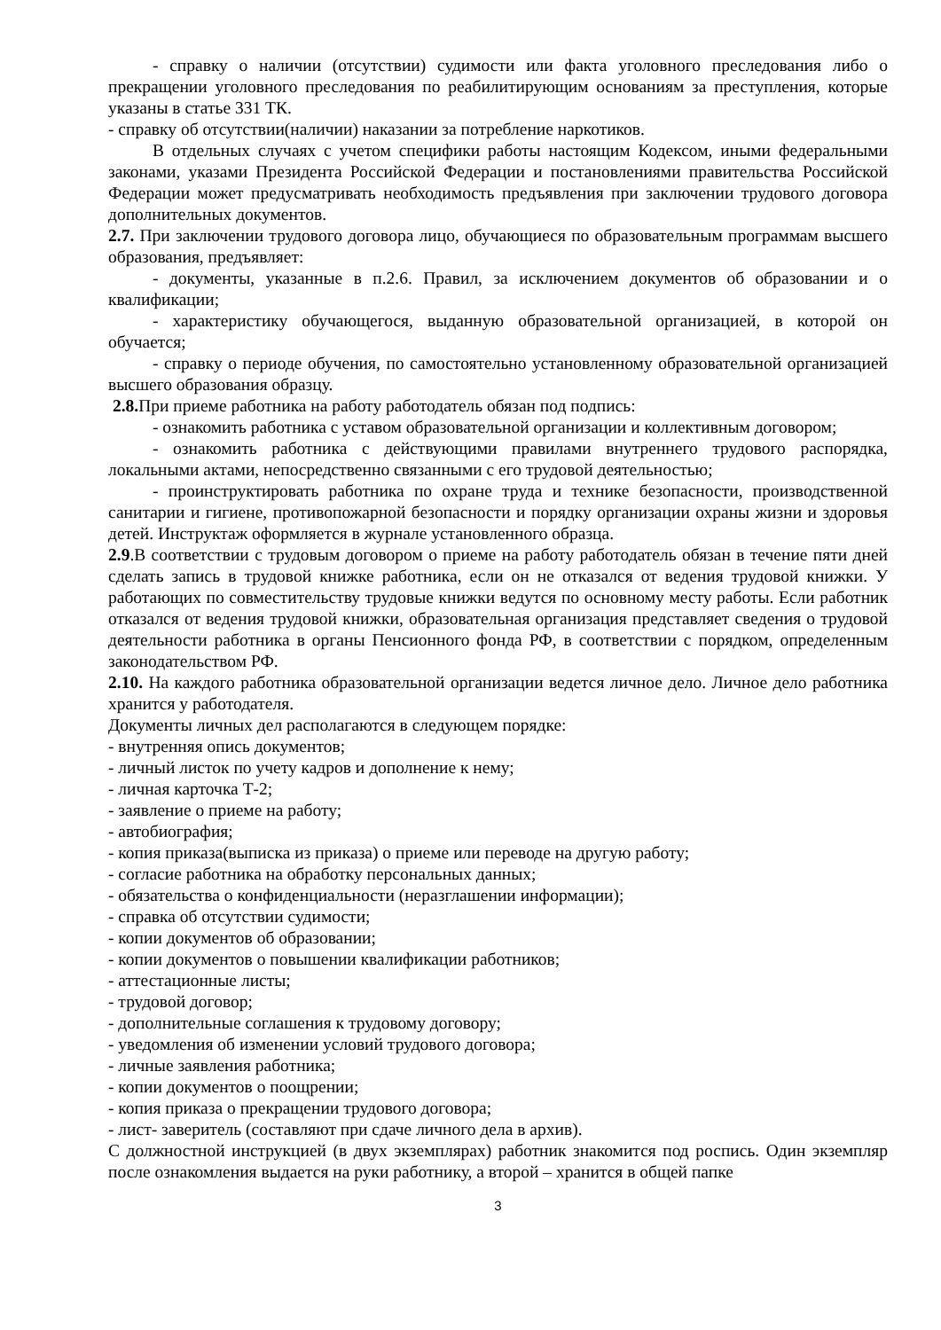- справку о наличии (отсутствии) судимости или факта уголовного преследования либо о прекращении уголовного преследования по реабилитирующим основаниям за преступления, которые указаны в статье 331 ТК.
- справку об отсутствии(наличии) наказании за потребление наркотиков.
В отдельных случаях с учетом специфики работы настоящим Кодексом, иными федеральными законами, указами Президента Российской Федерации и постановлениями правительства Российской Федерации может предусматривать необходимость предъявления при заключении трудового договора дополнительных документов.
2.7. При заключении трудового договора лицо, обучающиеся по образовательным программам высшего образования, предъявляет:
- документы, указанные в п.2.6. Правил, за исключением документов об образовании и о квалификации;
- характеристику обучающегося, выданную образовательной организацией, в которой он обучается;
- справку о периоде обучения, по самостоятельно установленному образовательной организацией высшего образования образцу.
2.8. При приеме работника на работу работодатель обязан под подпись:
- ознакомить работника с уставом образовательной организации и коллективным договором;
- ознакомить работника с действующими правилами внутреннего трудового распорядка, локальными актами, непосредственно связанными с его трудовой деятельностью;
- проинструктировать работника по охране труда и технике безопасности, производственной санитарии и гигиене, противопожарной безопасности и порядку организации охраны жизни и здоровья детей. Инструктаж оформляется в журнале установленного образца.
2.9.В соответствии с трудовым договором о приеме на работу работодатель обязан в течение пяти дней сделать запись в трудовой книжке работника, если он не отказался от ведения трудовой книжки. У работающих по совместительству трудовые книжки ведутся по основному месту работы. Если работник отказался от ведения трудовой книжки, образовательная организация представляет сведения о трудовой деятельности работника в органы Пенсионного фонда РФ, в соответствии с порядком, определенным законодательством РФ.
2.10. На каждого работника образовательной организации ведется личное дело. Личное дело работника хранится у работодателя.
Документы личных дел располагаются в следующем порядке:
- внутренняя опись документов;
- личный листок по учету кадров и дополнение к нему;
- личная карточка Т-2;
- заявление о приеме на работу;
- автобиография;
- копия приказа(выписка из приказа) о приеме или переводе на другую работу;
- согласие работника на обработку персональных данных;
- обязательства о конфиденциальности (неразглашении информации);
- справка об отсутствии судимости;
- копии документов об образовании;
- копии документов о повышении квалификации работников;
- аттестационные листы;
- трудовой договор;
- дополнительные соглашения к трудовому договору;
- уведомления об изменении условий трудового договора;
- личные заявления работника;
- копии документов о поощрении;
- копия приказа о прекращении трудового договора;
- лист- заверитель (составляют при сдаче личного дела в архив).
С должностной инструкцией (в двух экземплярах) работник знакомится под роспись. Один экземпляр после ознакомления выдается на руки работнику, а второй – хранится в общей папке
3